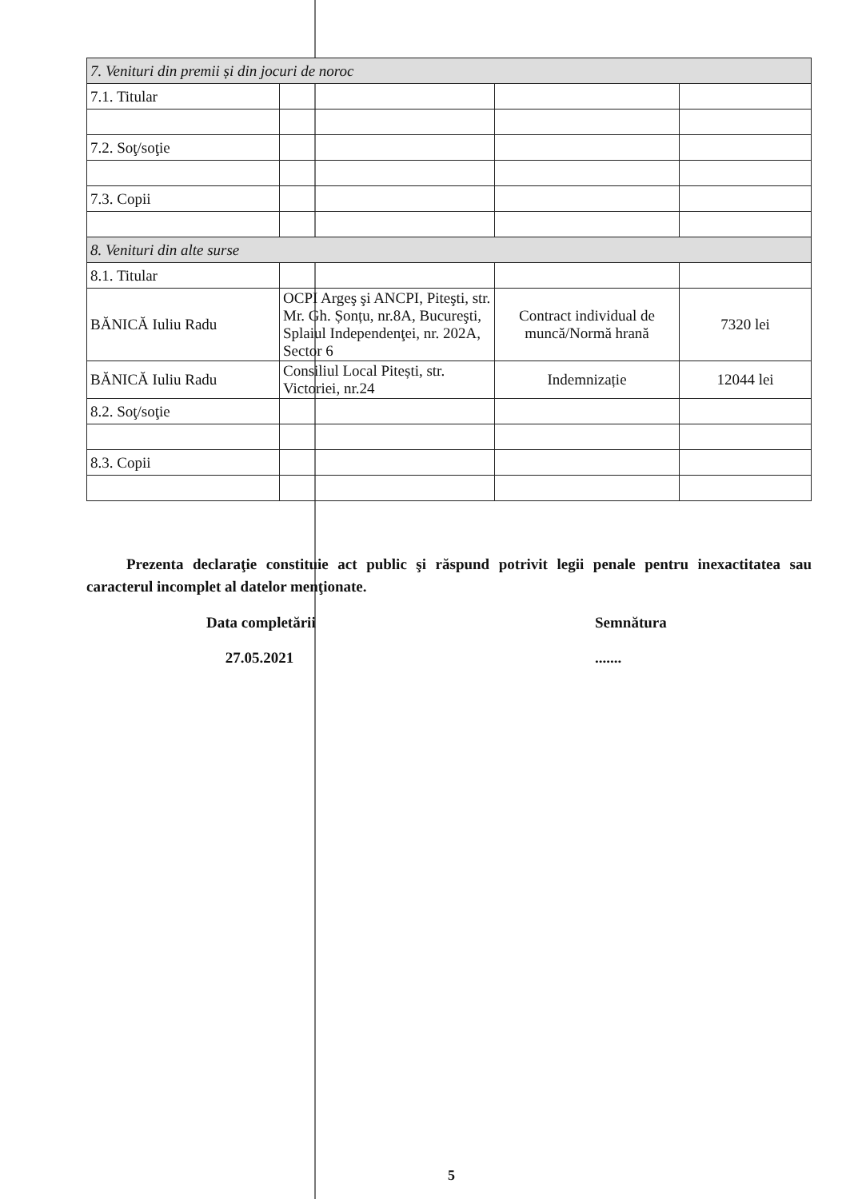| 7. Venituri din premii și din jocuri de noroc | | | |
| 7.1. Titular | | | |
| 7.2. Soţ/soţie | | | |
| 7.3. Copii | | | |
| 8. Venituri din alte surse | | | |
| 8.1. Titular | | | |
| BĂNICĂ Iuliu Radu | OCPI Argeş şi ANCPI, Piteşti, str. Mr. Gh. Șonțu, nr.8A, Bucureşti, Splaiul Independenţei, nr. 202A, Sector 6 | Contract individual de muncă/Normă hrană | 7320 lei |
| BĂNICĂ Iuliu Radu | Consiliul Local Pitești, str. Victoriei, nr.24 | Indemnizație | 12044 lei |
| 8.2. Soţ/soţie | | | |
| 8.3. Copii | | | |
Prezenta declaraţie constituie act public şi răspund potrivit legii penale pentru inexactitatea sau caracterul incomplet al datelor menţionate.
Data completării
27.05.2021
Semnătura
.......
5